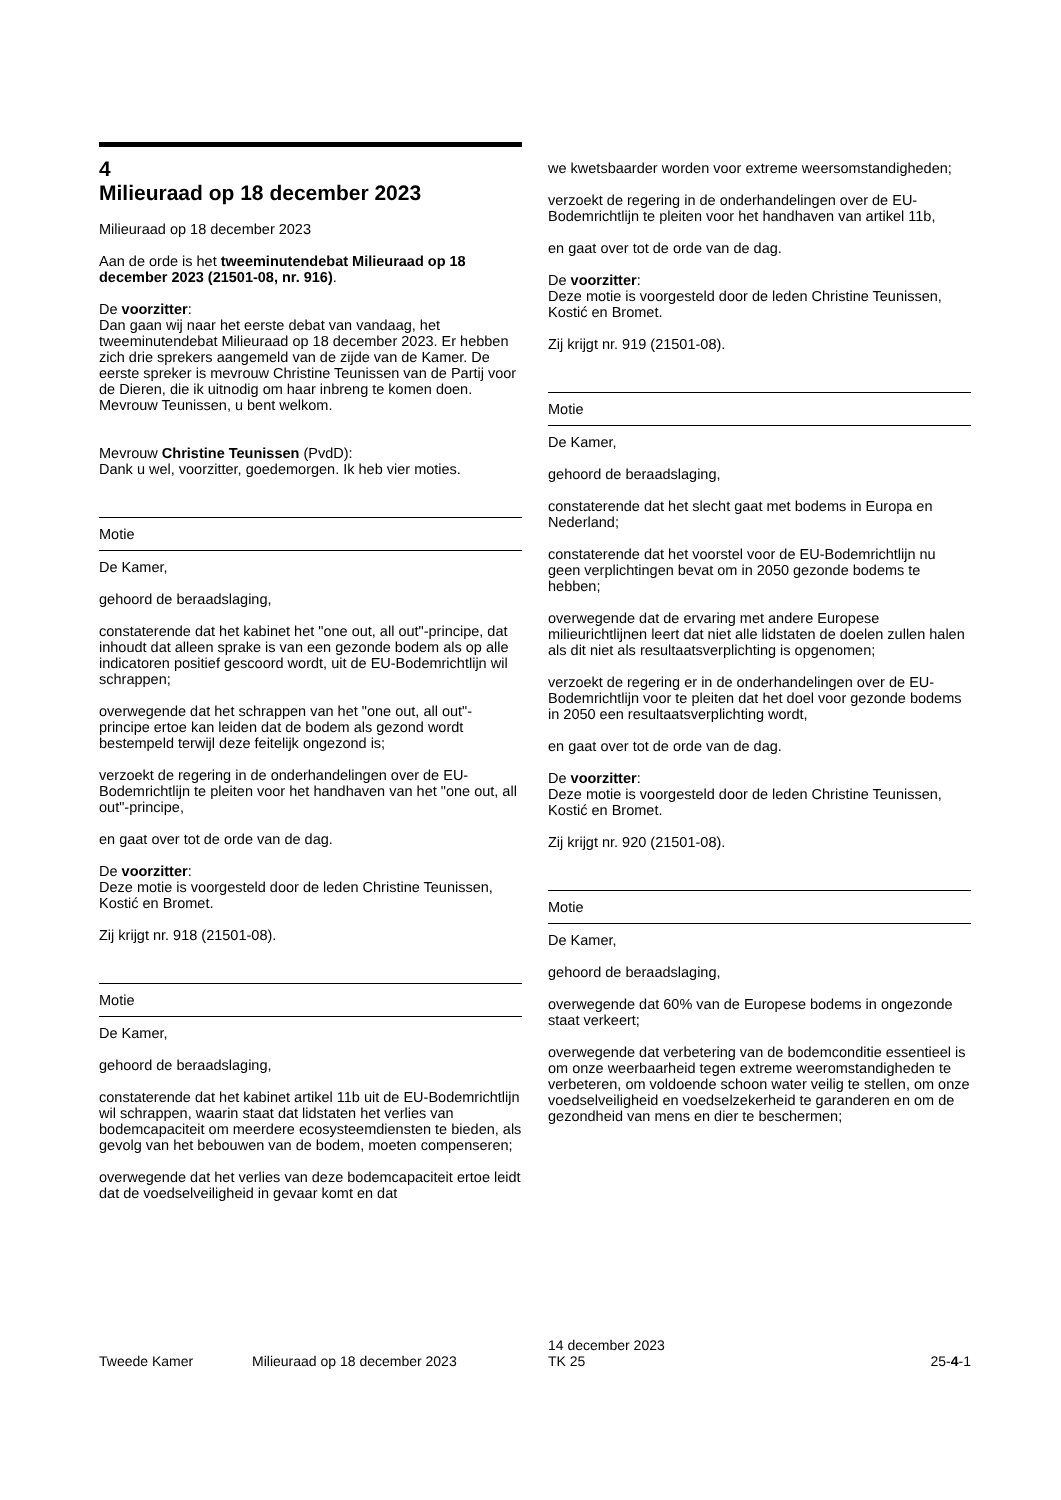4
Milieuraad op 18 december 2023
Milieuraad op 18 december 2023
Aan de orde is het tweeminutendebat Milieuraad op 18 december 2023 (21501-08, nr. 916).
De voorzitter:
Dan gaan wij naar het eerste debat van vandaag, het tweeminutendebat Milieuraad op 18 december 2023. Er hebben zich drie sprekers aangemeld van de zijde van de Kamer. De eerste spreker is mevrouw Christine Teunissen van de Partij voor de Dieren, die ik uitnodig om haar inbreng te komen doen. Mevrouw Teunissen, u bent welkom.
Mevrouw Christine Teunissen (PvdD):
Dank u wel, voorzitter, goedemorgen. Ik heb vier moties.
Motie
De Kamer,
gehoord de beraadslaging,
constaterende dat het kabinet het "one out, all out"-principe, dat inhoudt dat alleen sprake is van een gezonde bodem als op alle indicatoren positief gescoord wordt, uit de EU-Bodemrichtlijn wil schrappen;
overwegende dat het schrappen van het "one out, all out"-principe ertoe kan leiden dat de bodem als gezond wordt bestempeld terwijl deze feitelijk ongezond is;
verzoekt de regering in de onderhandelingen over de EU-Bodemrichtlijn te pleiten voor het handhaven van het "one out, all out"-principe,
en gaat over tot de orde van de dag.
De voorzitter:
Deze motie is voorgesteld door de leden Christine Teunissen, Kostić en Bromet.
Zij krijgt nr. 918 (21501-08).
Motie
De Kamer,
gehoord de beraadslaging,
constaterende dat het kabinet artikel 11b uit de EU-Bodemrichtlijn wil schrappen, waarin staat dat lidstaten het verlies van bodemcapaciteit om meerdere ecosysteemdiensten te bieden, als gevolg van het bebouwen van de bodem, moeten compenseren;
overwegende dat het verlies van deze bodemcapaciteit ertoe leidt dat de voedselveiligheid in gevaar komt en dat
we kwetsbaarder worden voor extreme weersomstandigheden;
verzoekt de regering in de onderhandelingen over de EU-Bodemrichtlijn te pleiten voor het handhaven van artikel 11b,
en gaat over tot de orde van de dag.
De voorzitter:
Deze motie is voorgesteld door de leden Christine Teunissen, Kostić en Bromet.
Zij krijgt nr. 919 (21501-08).
Motie
De Kamer,
gehoord de beraadslaging,
constaterende dat het slecht gaat met bodems in Europa en Nederland;
constaterende dat het voorstel voor de EU-Bodemrichtlijn nu geen verplichtingen bevat om in 2050 gezonde bodems te hebben;
overwegende dat de ervaring met andere Europese milieurichtlijnen leert dat niet alle lidstaten de doelen zullen halen als dit niet als resultaatsverplichting is opgenomen;
verzoekt de regering er in de onderhandelingen over de EU-Bodemrichtlijn voor te pleiten dat het doel voor gezonde bodems in 2050 een resultaatsverplichting wordt,
en gaat over tot de orde van de dag.
De voorzitter:
Deze motie is voorgesteld door de leden Christine Teunissen, Kostić en Bromet.
Zij krijgt nr. 920 (21501-08).
Motie
De Kamer,
gehoord de beraadslaging,
overwegende dat 60% van de Europese bodems in ongezonde staat verkeert;
overwegende dat verbetering van de bodemconditie essentieel is om onze weerbaarheid tegen extreme weeromstandigheden te verbeteren, om voldoende schoon water veilig te stellen, om onze voedselveiligheid en voedselzekerheid te garanderen en om de gezondheid van mens en dier te beschermen;
Tweede Kamer Milieuraad op 18 december 2023
14 december 2023
TK 25
25-4-1